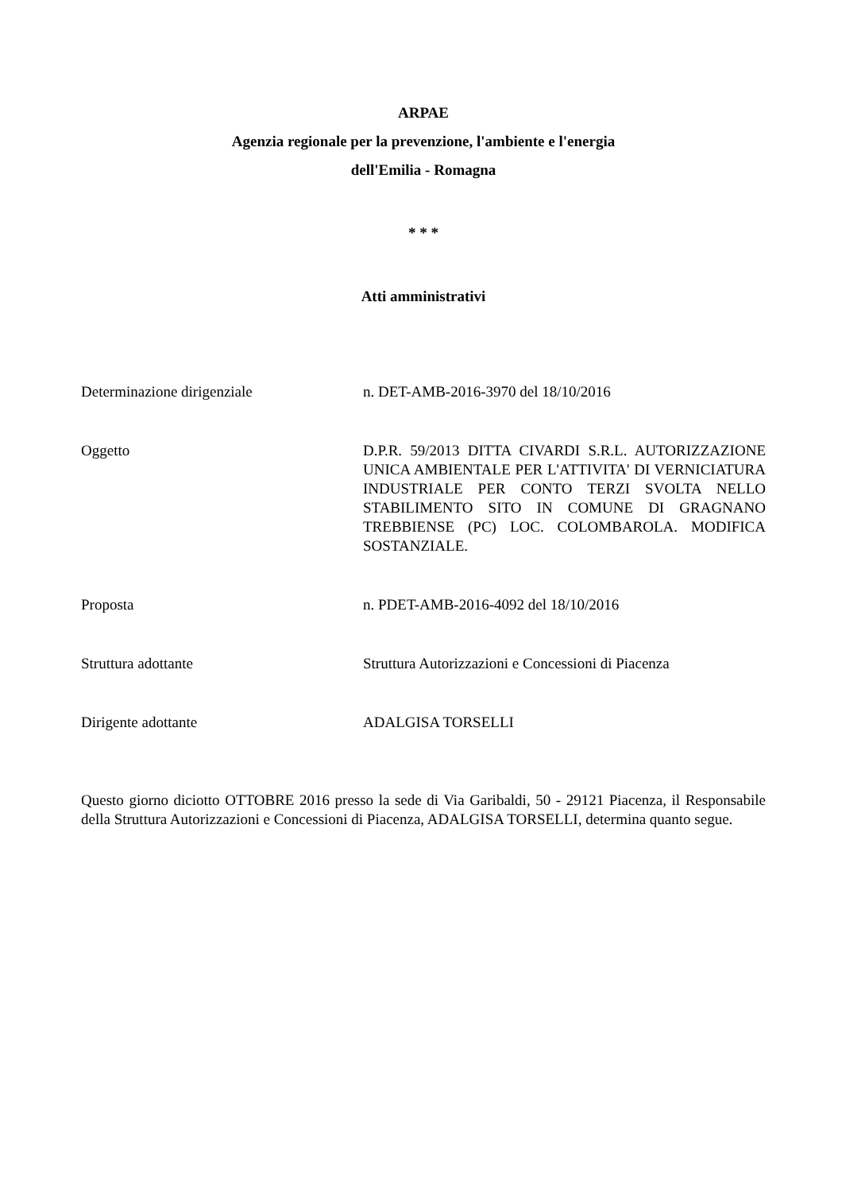ARPAE
Agenzia regionale per la prevenzione, l'ambiente e l'energia
dell'Emilia - Romagna
* * *
Atti amministrativi
Determinazione dirigenziale n. DET-AMB-2016-3970 del 18/10/2016
Oggetto D.P.R. 59/2013 DITTA CIVARDI S.R.L. AUTORIZZAZIONE UNICA AMBIENTALE PER L'ATTIVITA' DI VERNICIATURA INDUSTRIALE PER CONTO TERZI SVOLTA NELLO STABILIMENTO SITO IN COMUNE DI GRAGNANO TREBBIENSE (PC) LOC. COLOMBAROLA. MODIFICA SOSTANZIALE.
Proposta n. PDET-AMB-2016-4092 del 18/10/2016
Struttura adottante Struttura Autorizzazioni e Concessioni di Piacenza
Dirigente adottante ADALGISA TORSELLI
Questo giorno diciotto OTTOBRE 2016 presso la sede di Via Garibaldi, 50 - 29121 Piacenza, il Responsabile della Struttura Autorizzazioni e Concessioni di Piacenza, ADALGISA TORSELLI, determina quanto segue.